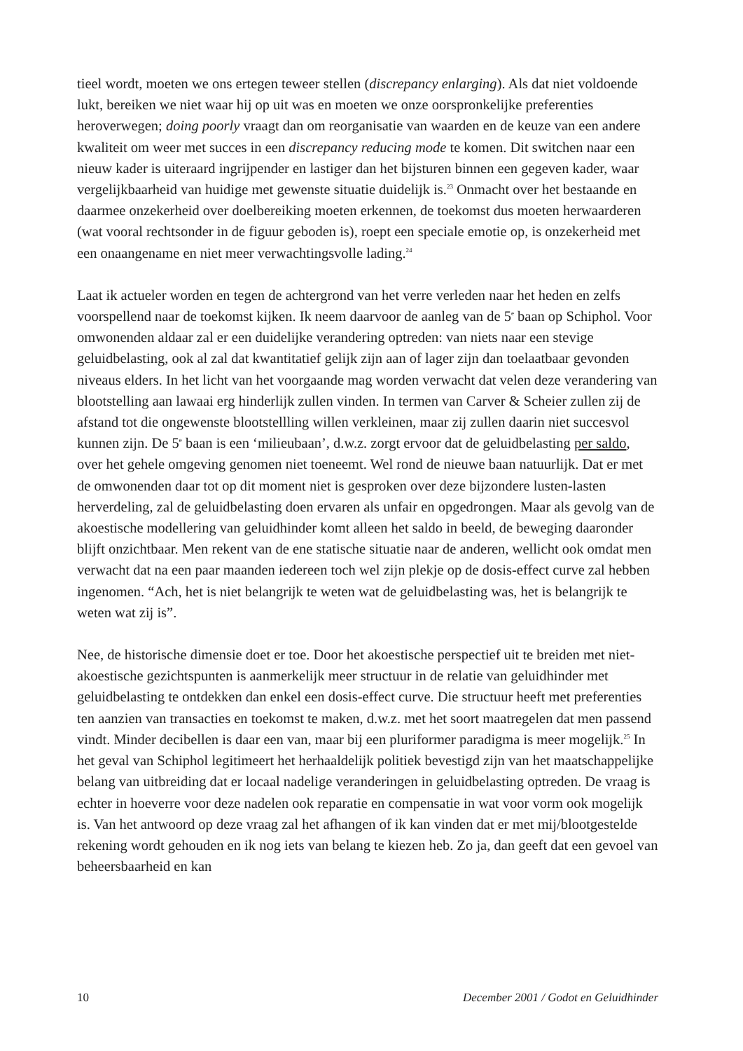tieel wordt, moeten we ons ertegen teweer stellen (discrepancy enlarging). Als dat niet voldoende lukt, bereiken we niet waar hij op uit was en moeten we onze oorspronke­lijke preferenties heroverwegen; doing poorly vraagt dan om reorganisatie van waar­den en de keuze van een andere kwaliteit om weer met succes in een discrepancy redu­cing mode te komen. Dit switchen naar een nieuw kader is uiteraard ingrijpender en lastiger dan het bijsturen binnen een gegeven kader, waar vergelijkbaarheid van huidi­ge met gewenste situatie duidelijk is.<sup>23</sup> Onmacht over het bestaande en daarmee onze­kerheid over doelbereiking moeten erkennen, de toekomst dus moeten herwaarderen (wat vooral rechtsonder in de figuur geboden is), roept een speciale emotie op, is onzekerheid met een onaangename en niet meer verwachtingsvolle lading.<sup>24</sup>
Laat ik actueler worden en tegen de achtergrond van het verre verleden naar het heden en zelfs voorspellend naar de toekomst kijken. Ik neem daarvoor de aanleg van de 5<sup>e</sup> baan op Schiphol. Voor omwonenden aldaar zal er een duidelijke verandering optreden: van niets naar een stevige geluidbelasting, ook al zal dat kwantitatief gelijk zijn aan of lager zijn dan toelaatbaar gevonden niveaus elders. In het licht van het voorgaande mag worden verwacht dat velen deze verandering van blootstelling aan lawaai erg hinderlijk zullen vinden. In termen van Carver & Scheier zullen zij de afstand tot die ongewenste blootstellling willen verkleinen, maar zij zullen daarin niet succesvol kunnen zijn. De 5<sup>e</sup> baan is een ‘milieubaan’, d.w.z. zorgt ervoor dat de geluidbelasting per saldo, over het gehele omgeving genomen niet toeneemt. Wel rond de nieuwe baan natuurlijk. Dat er met de omwonenden daar tot op dit moment niet is gesproken over deze bijzondere lusten-lasten herverdeling, zal de geluidbelas­ting doen ervaren als unfair en opgedrongen. Maar als gevolg van de akoestische modellering van geluidhinder komt alleen het saldo in beeld, de beweging daaronder blijft onzichtbaar. Men rekent van de ene statische situatie naar de anderen, wellicht ook omdat men verwacht dat na een paar maanden iedereen toch wel zijn plekje op de dosis-effect curve zal hebben ingenomen. “Ach, het is niet belangrijk te weten wat de geluidbelasting was, het is belangrijk te weten wat zij is”.
Nee, de historische dimensie doet er toe. Door het akoestische perspectief uit te brei­den met niet-akoestische gezichtspunten is aanmerkelijk meer structuur in de relatie van geluidhinder met geluidbelasting te ontdekken dan enkel een dosis-effect curve. Die structuur heeft met preferenties ten aanzien van transacties en toekomst te maken, d.w.z. met het soort maatregelen dat men passend vindt. Minder decibellen is daar een van, maar bij een pluriformer paradigma is meer mogelijk.<sup>25</sup> In het geval van Schiphol legitimeert het herhaaldelijk politiek bevestigd zijn van het maatschappelijke belang van uitbreiding dat er locaal nadelige veranderingen in geluidbelasting optre­den. De vraag is echter in hoeverre voor deze nadelen ook reparatie en compensatie in wat voor vorm ook mogelijk is. Van het antwoord op deze vraag zal het afhangen of ik kan vinden dat er met mij/blootgestelde rekening wordt gehouden en ik nog iets van belang te kiezen heb. Zo ja, dan geeft dat een gevoel van beheersbaarheid en kan
10 December 2001 / Godot en Geluidhinder